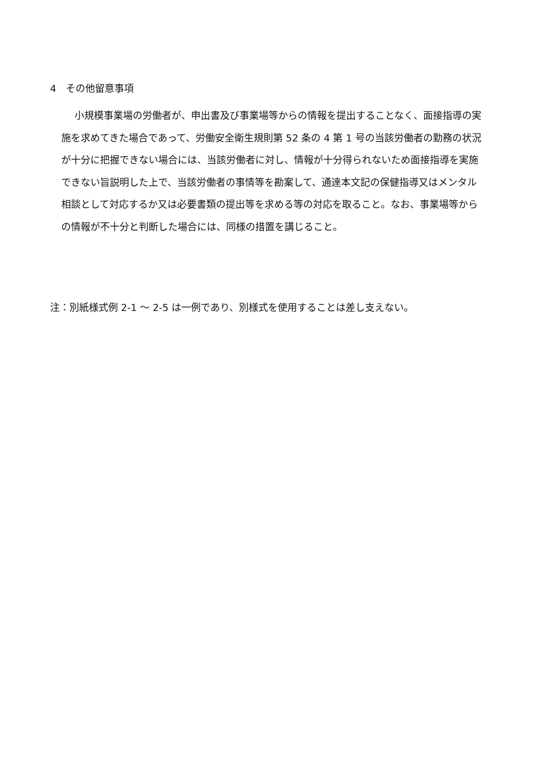4　その他留意事項
小規模事業場の労働者が、申出書及び事業場等からの情報を提出することなく、面接指導の実施を求めてきた場合であって、労働安全衛生規則第 52 条の 4 第 1 号の当該労働者の勤務の状況が十分に把握できない場合には、当該労働者に対し、情報が十分得られないため面接指導を実施できない旨説明した上で、当該労働者の事情等を勘案して、通達本文記の保健指導又はメンタル相談として対応するか又は必要書類の提出等を求める等の対応を取ること。なお、事業場等からの情報が不十分と判断した場合には、同様の措置を講じること。
注：別紙様式例 2-1 ～ 2-5 は一例であり、別様式を使用することは差し支えない。